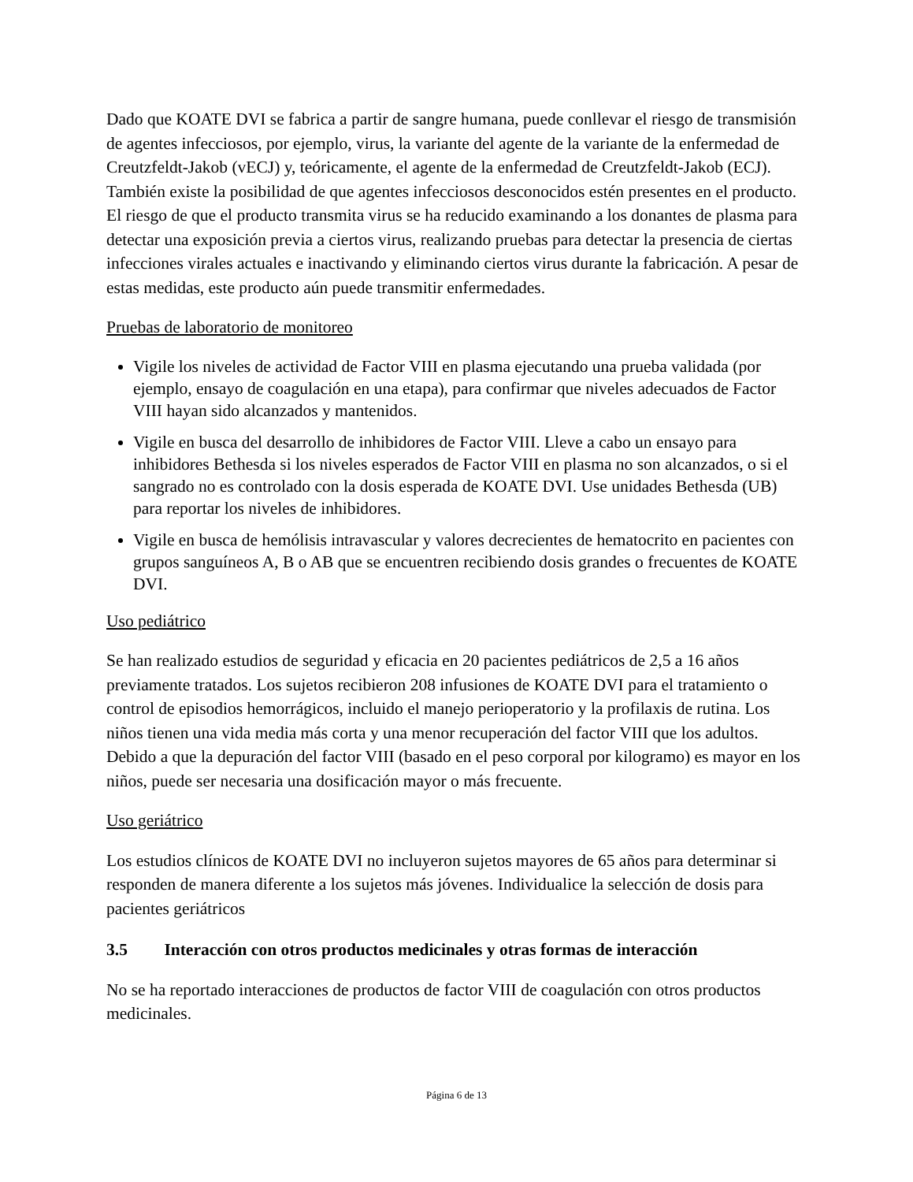Dado que KOATE DVI se fabrica a partir de sangre humana, puede conllevar el riesgo de transmisión de agentes infecciosos, por ejemplo, virus, la variante del agente de la variante de la enfermedad de Creutzfeldt-Jakob (vECJ) y, teóricamente, el agente de la enfermedad de Creutzfeldt-Jakob (ECJ). También existe la posibilidad de que agentes infecciosos desconocidos estén presentes en el producto. El riesgo de que el producto transmita virus se ha reducido examinando a los donantes de plasma para detectar una exposición previa a ciertos virus, realizando pruebas para detectar la presencia de ciertas infecciones virales actuales e inactivando y eliminando ciertos virus durante la fabricación. A pesar de estas medidas, este producto aún puede transmitir enfermedades.
Pruebas de laboratorio de monitoreo
Vigile los niveles de actividad de Factor VIII en plasma ejecutando una prueba validada (por ejemplo, ensayo de coagulación en una etapa), para confirmar que niveles adecuados de Factor VIII hayan sido alcanzados y mantenidos.
Vigile en busca del desarrollo de inhibidores de Factor VIII. Lleve a cabo un ensayo para inhibidores Bethesda si los niveles esperados de Factor VIII en plasma no son alcanzados, o si el sangrado no es controlado con la dosis esperada de KOATE DVI. Use unidades Bethesda (UB) para reportar los niveles de inhibidores.
Vigile en busca de hemólisis intravascular y valores decrecientes de hematocrito en pacientes con grupos sanguíneos A, B o AB que se encuentren recibiendo dosis grandes o frecuentes de KOATE DVI.
Uso pediátrico
Se han realizado estudios de seguridad y eficacia en 20 pacientes pediátricos de 2,5 a 16 años previamente tratados. Los sujetos recibieron 208 infusiones de KOATE DVI para el tratamiento o control de episodios hemorrágicos, incluido el manejo perioperatorio y la profilaxis de rutina. Los niños tienen una vida media más corta y una menor recuperación del factor VIII que los adultos. Debido a que la depuración del factor VIII (basado en el peso corporal por kilogramo) es mayor en los niños, puede ser necesaria una dosificación mayor o más frecuente.
Uso geriátrico
Los estudios clínicos de KOATE DVI no incluyeron sujetos mayores de 65 años para determinar si responden de manera diferente a los sujetos más jóvenes. Individualice la selección de dosis para pacientes geriátricos
3.5 Interacción con otros productos medicinales y otras formas de interacción
No se ha reportado interacciones de productos de factor VIII de coagulación con otros productos medicinales.
Página 6 de 13